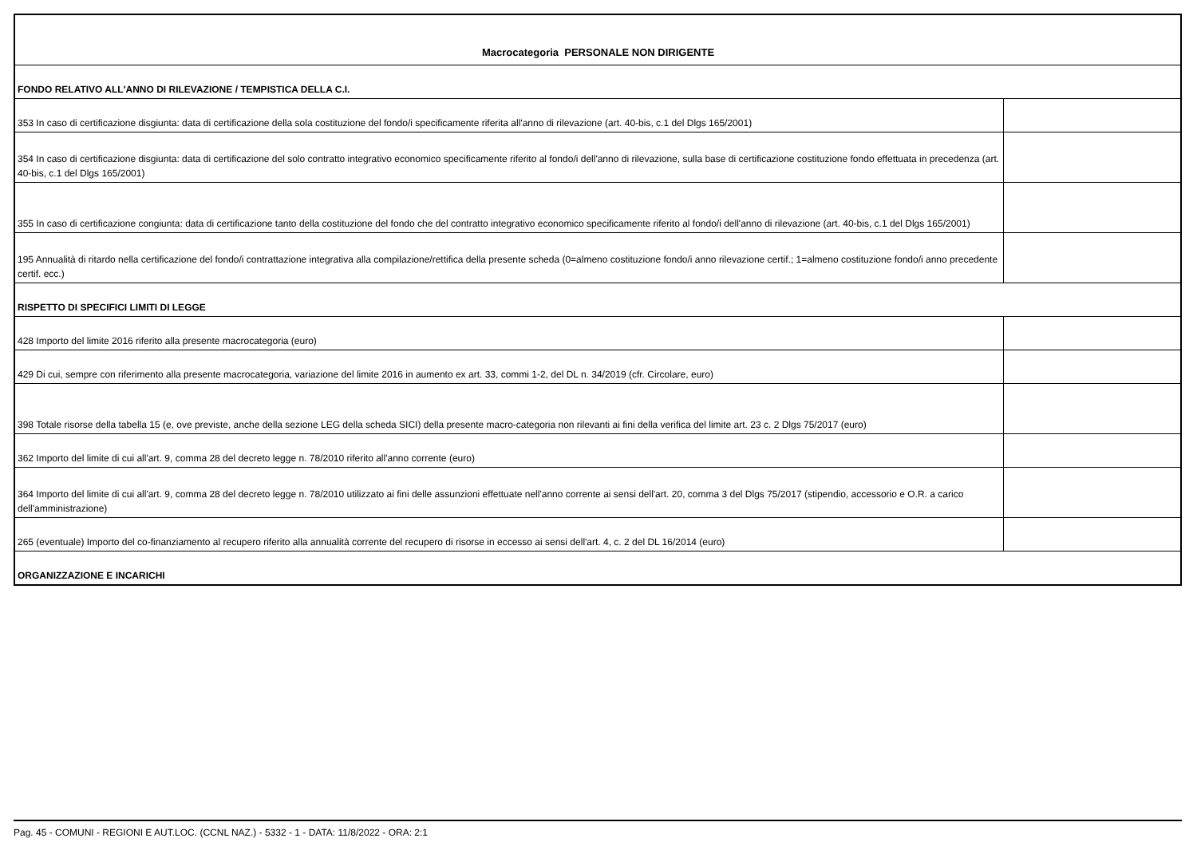| Macrocategoria PERSONALE NON DIRIGENTE | |
| FONDO RELATIVO ALL'ANNO DI RILEVAZIONE / TEMPISTICA DELLA C.I. | |
| 353 In caso di certificazione disgiunta: data di certificazione della sola costituzione del fondo/i specificamente riferita all'anno di rilevazione (art. 40-bis, c.1 del Dlgs 165/2001) | |
| 354 In caso di certificazione disgiunta: data di certificazione del solo contratto integrativo economico specificamente riferito al fondo/i dell'anno di rilevazione, sulla base di certificazione costituzione fondo effettuata in precedenza (art. 40-bis, c.1 del Dlgs 165/2001) | |
| 355 In caso di certificazione congiunta: data di certificazione tanto della costituzione del fondo che del contratto integrativo economico specificamente riferito al fondo/i dell'anno di rilevazione (art. 40-bis, c.1 del Dlgs 165/2001) | |
| 195 Annualità di ritardo nella certificazione del fondo/i contrattazione integrativa alla compilazione/rettifica della presente scheda (0=almeno costituzione fondo/i anno rilevazione certif.; 1=almeno costituzione fondo/i anno precedente certif. ecc.) | |
| RISPETTO DI SPECIFICI LIMITI DI LEGGE | |
| 428 Importo del limite 2016 riferito alla presente macrocategoria (euro) | |
| 429 Di cui, sempre con riferimento alla presente macrocategoria, variazione del limite 2016 in aumento ex art. 33, commi 1-2, del DL n. 34/2019 (cfr. Circolare, euro) | |
| 398 Totale risorse della tabella 15 (e, ove previste, anche della sezione LEG della scheda SICI) della presente macro-categoria non rilevanti ai fini della verifica del limite art. 23 c. 2 Dlgs 75/2017 (euro) | |
| 362 Importo del limite di cui all'art. 9, comma 28 del decreto legge n. 78/2010 riferito all'anno corrente (euro) | |
| 364 Importo del limite di cui all'art. 9, comma 28 del decreto legge n. 78/2010 utilizzato ai fini delle assunzioni effettuate nell'anno corrente ai sensi dell'art. 20, comma 3 del Dlgs 75/2017 (stipendio, accessorio e O.R. a carico dell'amministrazione) | |
| 265 (eventuale) Importo del co-finanziamento al recupero riferito alla annualità corrente del recupero di risorse in eccesso ai sensi dell'art. 4, c. 2 del DL 16/2014 (euro) | |
| ORGANIZZAZIONE E INCARICHI | |
Pag. 45 - COMUNI - REGIONI E AUT.LOC. (CCNL NAZ.) - 5332 - 1 - DATA: 11/8/2022 - ORA: 2:1